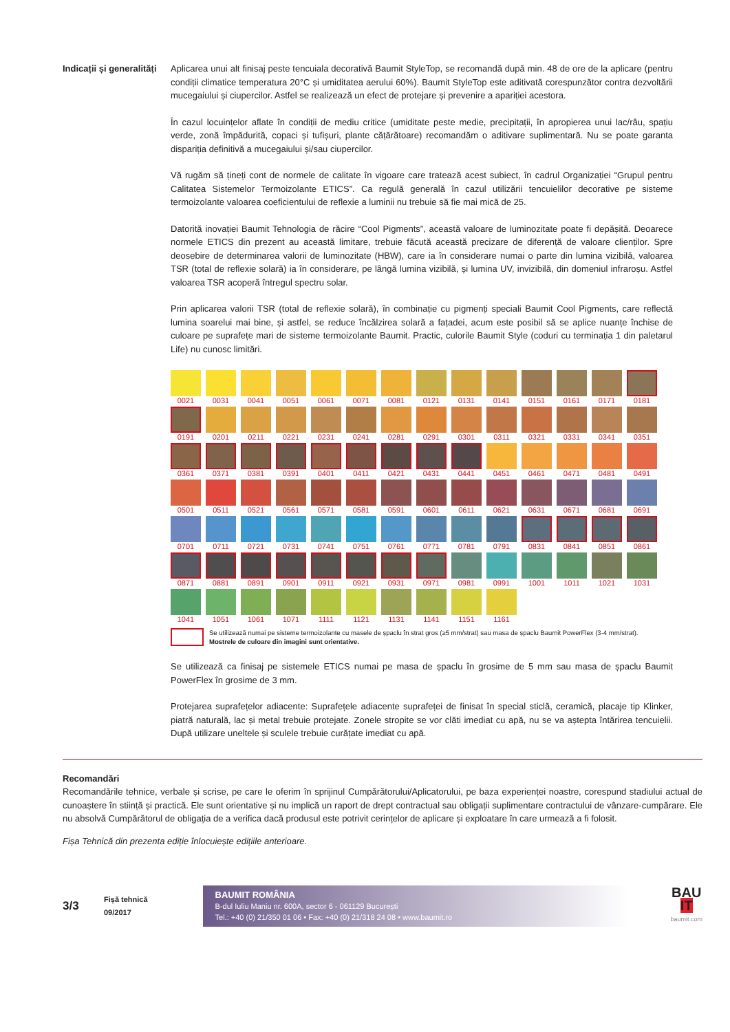Indicații și generalități
Aplicarea unui alt finisaj peste tencuiala decorativă Baumit StyleTop, se recomandă după min. 48 de ore de la aplicare (pentru condiții climatice temperatura 20°C și umiditatea aerului 60%). Baumit StyleTop este aditivată corespunzător contra dezvoltării mucegaiului și ciupercilor. Astfel se realizează un efect de protejare și prevenire a apariției acestora.
În cazul locuințelor aflate în condiții de mediu critice (umiditate peste medie, precipitații, în apropierea unui lac/râu, spațiu verde, zonă împădurită, copaci și tufișuri, plante cățărătoare) recomandăm o aditivare suplimentară. Nu se poate garanta dispariția definitivă a mucegaiului și/sau ciupercilor.
Vă rugăm să țineți cont de normele de calitate în vigoare care tratează acest subiect, în cadrul Organizației “Grupul pentru Calitatea Sistemelor Termoizolante ETICS”. Ca regulă generală în cazul utilizării tencuielilor decorative pe sisteme termoizolante valoarea coeficientului de reflexie a luminii nu trebuie să fie mai mică de 25.
Datorită inovației Baumit Tehnologia de răcire “Cool Pigments”, această valoare de luminozitate poate fi depășită. Deoarece normele ETICS din prezent au această limitare, trebuie făcută această precizare de diferență de valoare clienților. Spre deosebire de determinarea valorii de luminozitate (HBW), care ia în considerare numai o parte din lumina vizibilă, valoarea TSR (total de reflexie solară) ia în considerare, pe lângă lumina vizibilă, și lumina UV, invizibilă, din domeniul infraroșu. Astfel valoarea TSR acoperă întregul spectru solar.
Prin aplicarea valorii TSR (total de reflexie solară), în combinație cu pigmenți speciali Baumit Cool Pigments, care reflectă lumina soarelui mai bine, și astfel, se reduce încălzirea solară a fațadei, acum este posibil să se aplice nuanțe închise de culoare pe suprafețe mari de sisteme termoizolante Baumit. Practic, culorile Baumit Style (coduri cu terminația 1 din paletarul Life) nu cunosc limitări.
| 0021 | 0031 | 0041 | 0051 | 0061 | 0071 | 0081 | 0121 | 0131 | 0141 | 0151 | 0161 | 0171 | 0181 |
| 0191 | 0201 | 0211 | 0221 | 0231 | 0241 | 0281 | 0291 | 0301 | 0311 | 0321 | 0331 | 0341 | 0351 |
| 0361 | 0371 | 0381 | 0391 | 0401 | 0411 | 0421 | 0431 | 0441 | 0451 | 0461 | 0471 | 0481 | 0491 |
| 0501 | 0511 | 0521 | 0561 | 0571 | 0581 | 0591 | 0601 | 0611 | 0621 | 0631 | 0671 | 0681 | 0691 |
| 0701 | 0711 | 0721 | 0731 | 0741 | 0751 | 0761 | 0771 | 0781 | 0791 | 0831 | 0841 | 0851 | 0861 |
| 0871 | 0881 | 0891 | 0901 | 0911 | 0921 | 0931 | 0971 | 0981 | 0991 | 1001 | 1011 | 1021 | 1031 |
| 1041 | 1051 | 1061 | 1071 | 1111 | 1121 | 1131 | 1141 | 1151 | 1161 | | | | |
Se utilizează numai pe sisteme termoizolante cu masele de șpaclu în strat gros (≥5 mm/strat) sau masa de șpaclu Baumit PowerFlex (3-4 mm/strat).
Mostrele de culoare din imagini sunt orientative.
Se utilizează ca finisaj pe sistemele ETICS numai pe masa de șpaclu în grosime de 5 mm sau masa de șpaclu Baumit PowerFlex în grosime de 3 mm.
Protejarea suprafețelor adiacente: Suprafețele adiacente suprafeței de finisat în special sticlă, ceramică, placaje tip Klinker, piatră naturală, lac și metal trebuie protejate. Zonele stropite se vor clăti imediat cu apă, nu se va aștepta întărirea tencuielii. După utilizare uneltele și sculele trebuie curățate imediat cu apă.
Recomandări
Recomandările tehnice, verbale și scrise, pe care le oferim în sprijinul Cumpărătorului/Aplicatorului, pe baza experienței noastre, corespund stadiului actual de cunoaștere în stiință și practică. Ele sunt orientative și nu implică un raport de drept contractual sau obligații suplimentare contractului de vânzare-cumpărare. Ele nu absolvă Cumpărătorul de obligația de a verifica dacă produsul este potrivit cerințelor de aplicare și exploatare în care urmează a fi folosit.
Fișa Tehnică din prezenta ediție înlocuiește edițiile anterioare.
3/3 Fișă tehnică
09/2017
BAUMIT ROMÂNIA
B-dul Iuliu Maniu nr. 600A, sector 6 - 061129 București
Tel.: +40 (0) 21/350 01 06 • Fax: +40 (0) 21/318 24 08 • www.baumit.ro
BAU
IT
baumit.com